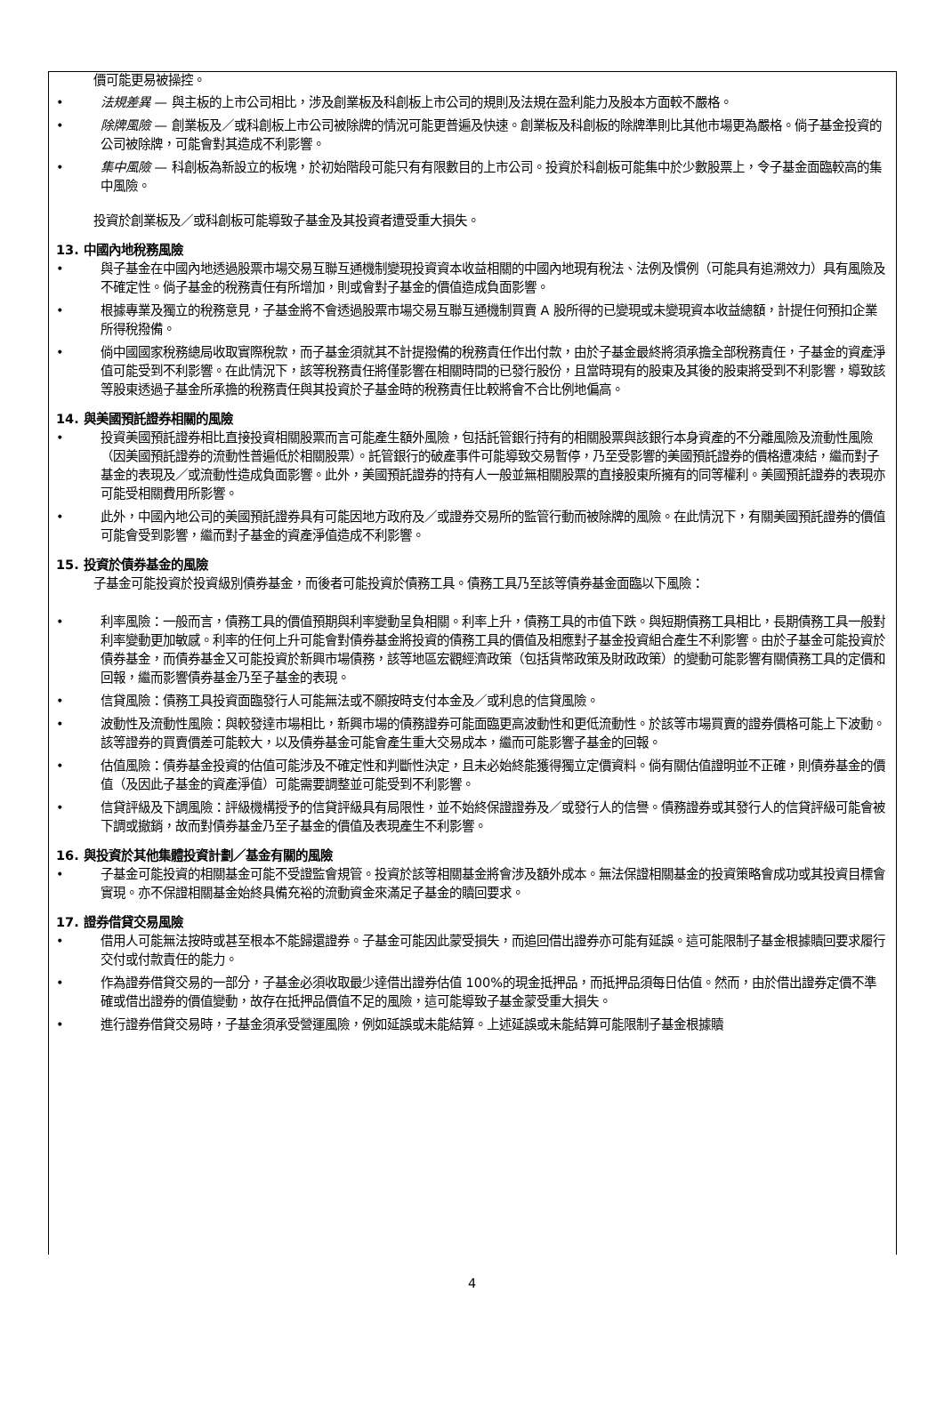價可能更易被操控。
• 法規差異 — 與主板的上市公司相比，涉及創業板及科創板上市公司的規則及法規在盈利能力及股本方面較不嚴格。
• 除牌風險 — 創業板及／或科創板上市公司被除牌的情況可能更普遍及快速。創業板及科創板的除牌準則比其他市場更為嚴格。倘子基金投資的公司被除牌，可能會對其造成不利影響。
• 集中風險 — 科創板為新設立的板塊，於初始階段可能只有有限數目的上市公司。投資於科創板可能集中於少數股票上，令子基金面臨較高的集中風險。
投資於創業板及／或科創板可能導致子基金及其投資者遭受重大損失。
13. 中國內地稅務風險
• 與子基金在中國內地透過股票市場交易互聯互通機制變現投資資本收益相關的中國內地現有稅法、法例及慣例（可能具有追溯效力）具有風險及不確定性。倘子基金的稅務責任有所增加，則或會對子基金的價值造成負面影響。
• 根據專業及獨立的稅務意見，子基金將不會透過股票市場交易互聯互通機制買賣 A 股所得的已變現或未變現資本收益總額，計提任何預扣企業所得稅撥備。
• 倘中國國家稅務總局收取實際稅款，而子基金須就其不計提撥備的稅務責任作出付款，由於子基金最終將須承擔全部稅務責任，子基金的資產淨值可能受到不利影響。在此情況下，該等稅務責任將僅影響在相關時間的已發行股份，且當時現有的股東及其後的股東將受到不利影響，導致該等股東透過子基金所承擔的稅務責任與其投資於子基金時的稅務責任比較將會不合比例地偏高。
14. 與美國預託證券相關的風險
• 投資美國預託證券相比直接投資相關股票而言可能產生額外風險，包括託管銀行持有的相關股票與該銀行本身資產的不分離風險及流動性風險（因美國預託證券的流動性普遍低於相關股票）。託管銀行的破產事件可能導致交易暫停，乃至受影響的美國預託證券的價格遭凍結，繼而對子基金的表現及／或流動性造成負面影響。此外，美國預託證券的持有人一般並無相關股票的直接股東所擁有的同等權利。美國預託證券的表現亦可能受相關費用所影響。
• 此外，中國內地公司的美國預託證券具有可能因地方政府及／或證券交易所的監管行動而被除牌的風險。在此情況下，有關美國預託證券的價值可能會受到影響，繼而對子基金的資產淨值造成不利影響。
15. 投資於債券基金的風險
子基金可能投資於投資級別債券基金，而後者可能投資於債務工具。債務工具乃至該等債券基金面臨以下風險：
• 利率風險：一般而言，債務工具的價值預期與利率變動呈負相關。利率上升，債務工具的市值下跌。與短期債務工具相比，長期債務工具一般對利率變動更加敏感。利率的任何上升可能會對債券基金將投資的債務工具的價值及相應對子基金投資組合產生不利影響。由於子基金可能投資於債券基金，而債券基金又可能投資於新興市場債務，該等地區宏觀經濟政策（包括貨幣政策及財政政策）的變動可能影響有關債務工具的定價和回報，繼而影響債券基金乃至子基金的表現。
• 信貸風險：債務工具投資面臨發行人可能無法或不願按時支付本金及／或利息的信貸風險。
• 波動性及流動性風險：與較發達市場相比，新興市場的債務證券可能面臨更高波動性和更低流動性。於該等市場買賣的證券價格可能上下波動。該等證券的買賣價差可能較大，以及債券基金可能會產生重大交易成本，繼而可能影響子基金的回報。
• 估值風險：債券基金投資的估值可能涉及不確定性和判斷性決定，且未必始終能獲得獨立定價資料。倘有關估值證明並不正確，則債券基金的價值（及因此子基金的資產淨值）可能需要調整並可能受到不利影響。
• 信貸評級及下調風險：評級機構授予的信貸評級具有局限性，並不始終保證證券及／或發行人的信譽。債務證券或其發行人的信貸評級可能會被下調或撤銷，故而對債券基金乃至子基金的價值及表現產生不利影響。
16. 與投資於其他集體投資計劃／基金有關的風險
• 子基金可能投資的相關基金可能不受證監會規管。投資於該等相關基金將會涉及額外成本。無法保證相關基金的投資策略會成功或其投資目標會實現。亦不保證相關基金始終具備充裕的流動資金來滿足子基金的贖回要求。
17. 證券借貸交易風險
• 借用人可能無法按時或甚至根本不能歸還證券。子基金可能因此蒙受損失，而追回借出證券亦可能有延誤。這可能限制子基金根據贖回要求履行交付或付款責任的能力。
• 作為證券借貸交易的一部分，子基金必須收取最少達借出證券估值 100%的現金抵押品，而抵押品須每日估值。然而，由於借出證券定價不準確或借出證券的價值變動，故存在抵押品價值不足的風險，這可能導致子基金蒙受重大損失。
• 進行證券借貸交易時，子基金須承受營運風險，例如延誤或未能結算。上述延誤或未能結算可能限制子基金根據贖
4